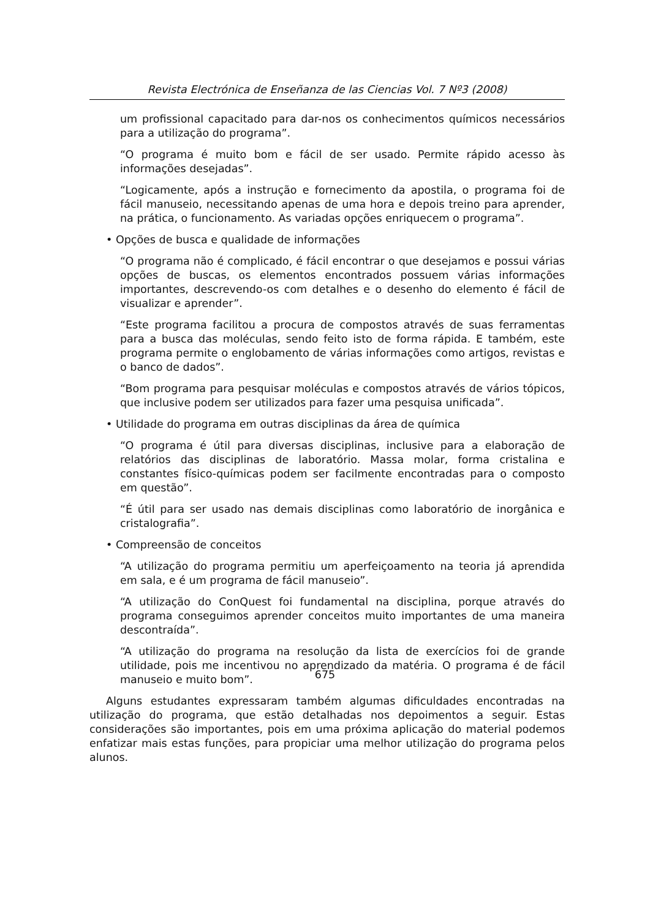Revista Electrónica de Enseñanza de las Ciencias Vol. 7 Nº3 (2008)
um profissional capacitado para dar-nos os conhecimentos químicos necessários para a utilização do programa”.
“O programa é muito bom e fácil de ser usado. Permite rápido acesso às informações desejadas”.
“Logicamente, após a instrução e fornecimento da apostila, o programa foi de fácil manuseio, necessitando apenas de uma hora e depois treino para aprender, na prática, o funcionamento. As variadas opções enriquecem o programa”.
• Opções de busca e qualidade de informações
“O programa não é complicado, é fácil encontrar o que desejamos e possui várias opções de buscas, os elementos encontrados possuem várias informações importantes, descrevendo-os com detalhes e o desenho do elemento é fácil de visualizar e aprender”.
“Este programa facilitou a procura de compostos através de suas ferramentas para a busca das moléculas, sendo feito isto de forma rápida. E também, este programa permite o englobamento de várias informações como artigos, revistas e o banco de dados”.
“Bom programa para pesquisar moléculas e compostos através de vários tópicos, que inclusive podem ser utilizados para fazer uma pesquisa unificada”.
• Utilidade do programa em outras disciplinas da área de química
“O programa é útil para diversas disciplinas, inclusive para a elaboração de relatórios das disciplinas de laboratório. Massa molar, forma cristalina e constantes físico-químicas podem ser facilmente encontradas para o composto em questão”.
“É útil para ser usado nas demais disciplinas como laboratório de inorgânica e cristalografia”.
• Compreensão de conceitos
“A utilização do programa permitiu um aperfeiçoamento na teoria já aprendida em sala, e é um programa de fácil manuseio”.
“A utilização do ConQuest foi fundamental na disciplina, porque através do programa conseguimos aprender conceitos muito importantes de uma maneira descontraída”.
“A utilização do programa na resolução da lista de exercícios foi de grande utilidade, pois me incentivou no aprendizado da matéria. O programa é de fácil manuseio e muito bom”.
Alguns estudantes expressaram também algumas dificuldades encontradas na utilização do programa, que estão detalhadas nos depoimentos a seguir. Estas considerações são importantes, pois em uma próxima aplicação do material podemos enfatizar mais estas funções, para propiciar uma melhor utilização do programa pelos alunos.
675